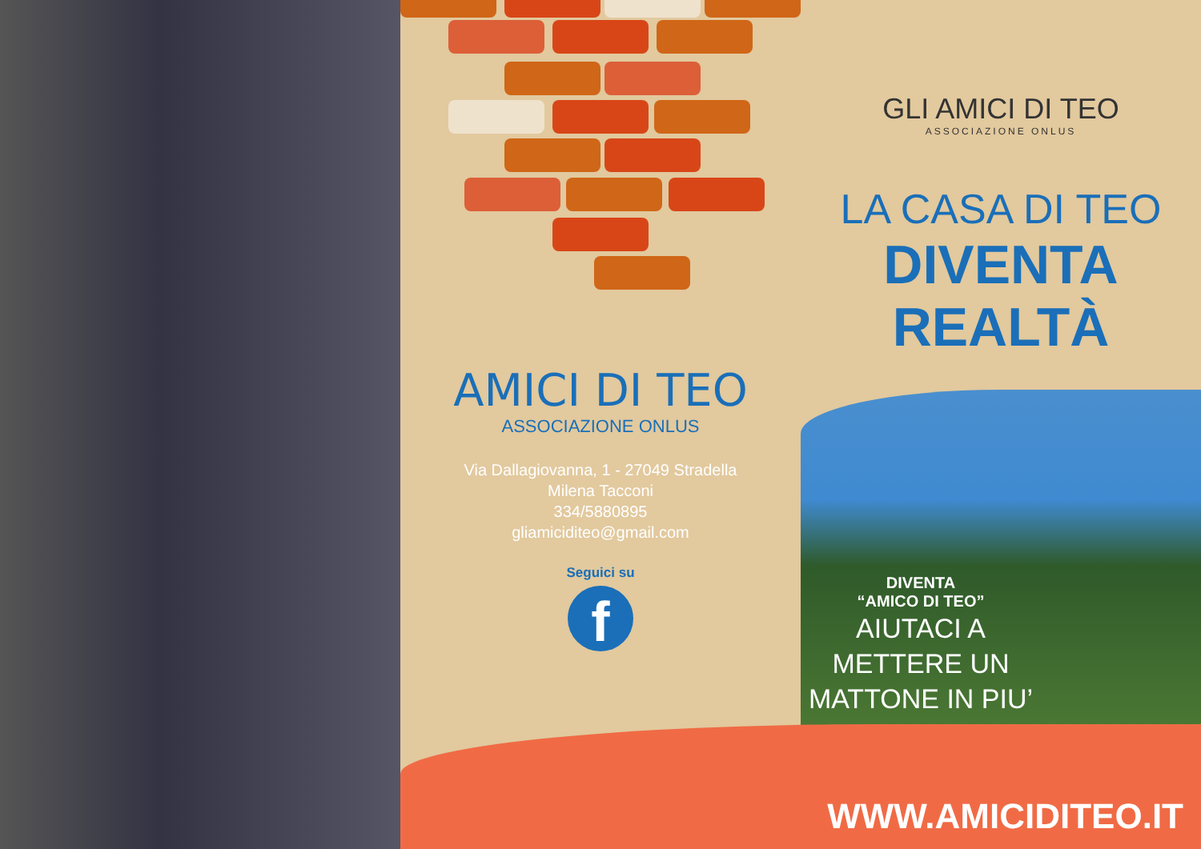AMICI DI TEO
ASSOCIAZIONE ONLUS
Via Dallagiovanna, 1 - 27049 Stradella
Milena Tacconi
334/5880895
gliamiciditeo@gmail.com
Seguici su
f
GLI AMICI DI TEO
ASSOCIAZIONE ONLUS
LA CASA DI TEO
DIVENTA REALTÀ
DIVENTA
“AMICO DI TEO”
AIUTACI A
METTERE UN
MATTONE IN PIU’
WWW.AMICIDITEO.IT